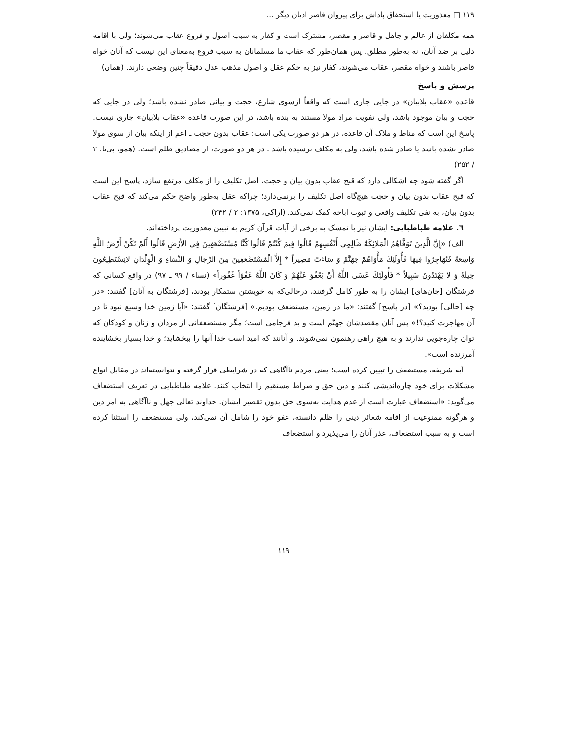۱۱۹ □ معذوریت یا استحقاق پاداش برای پیروان قاصر ادیان دیگر ...
همه مکلفان از عالم و جاهل و قاصر و مقصر، مشترک است و کفار به سبب اصول و فروع عقاب می‌شوند؛ ولی با اقامه دلیل بر ضد آنان، نه به‌طور مطلق. پس همان‌طور که عقاب ما مسلمانان به سبب فروع به‌معنای این نیست که آنان خواه قاصر باشند و خواه مقصر، عقاب می‌شوند، کفار نیز به حکم عقل و اصول مذهب عدل دقیقاً چنین وضعی دارند. (همان)
پرسش و پاسخ
قاعده «عقاب بلابیان» در جایی جاری است که واقعاً ازسوی شارع، حجت و بیانی صادر نشده باشد؛ ولی در جایی که حجت و بیان موجود باشد، ولی تفویت مراد مولا مستند به بنده باشد، در این صورت قاعده «عقاب بلابیان» جاری نیست. پاسخ این است که مناط و ملاک آن قاعده، در هر دو صورت یکی است: عقاب بدون حجت ـ اعم از اینکه بیان از سوی مولا صادر نشده باشد یا صادر شده باشد، ولی به مکلف نرسیده باشد ـ در هر دو صورت، از مصادیق ظلم است. (همو، بی‌تا: ۲ / ۲۵۲)
اگر گفته شود چه اشکالی دارد که قبح عقاب بدون بیان و حجت، اصل تکلیف را از مکلف مرتفع سازد، پاسخ این است که قبح عقاب بدون بیان و حجت هیچ‌گاه اصل تکلیف را برنمی‌دارد؛ چراکه عقل به‌طور واضح حکم می‌کند که قبح عقاب بدون بیان، به نفی تکلیف واقعی و ثبوت اباحه کمک نمی‌کند. (اراکی، ۱۳۷۵: ۲ / ۲۴۲)
٦. علامه طباطبایی: ایشان نیز با تمسک به برخی از آیات قرآن کریم به تبیین معذوریت پرداخته‌اند.
الف) «إِنَّ الَّذِينَ تَوَفَّاهُمُ الْمَلائِكَةُ ظَالِمِي أَنْفُسِهِمْ قَالُوا فِيمَ كُنْتُمْ قَالُوا كُنَّا مُسْتَضْعَفِينَ فِي الأَرْضِ قَالُوا أَلَمْ تَكُنْ أَرْضُ اللَّهِ وَاسِعَةً فَتُهَاجِرُوا فِيهَا فَأُولَئِكَ مَأْوَاهُمْ جَهَنَّمُ وَ سَاءَتْ مَصِيراً * إِلاَّ الْمُسْتَضْعَفِينَ مِنَ الرِّجَالِ وَ النِّسَاءِ وَ الْوِلْدَانِ لايَسْتَطِيعُونَ حِيلَةً وَ لا يَهْتَدُونَ سَبِيلاً * فَأُولَئِكَ عَسَى اللَّهُ أَنْ يَعْفُوَ عَنْهُمْ وَ كَانَ اللَّهُ عَفُوّاً غَفُوراً» (نساء / ۹۹ ـ ۹۷) در واقع کسانی که فرشتگان [جان‌های] ایشان را به طور کامل گرفتند، درحالی‌که به خویشتن ستمکار بودند، [فرشتگان به آنان] گفتند: «در چه [حالی] بودید؟» [در پاسخ] گفتند: «ما در زمین، مستضعف بودیم.» [فرشتگان] گفتند: «آیا زمین خدا وسیع نبود تا در آن مهاجرت کنید؟!» پس آنان مقصدشان جهنّم است و بد فرجامی است؛ مگر مستضعفانی از مردان و زنان و کودکان که توان چاره‌جویی ندارند و به هیچ راهی رهنمون نمی‌شوند. و آنانند که امید است خدا آنها را ببخشاید؛ و خدا بسیار بخشاینده آمرزنده است».
آیه شریفه، مستضعف را تبیین کرده است؛ یعنی مردم ناآگاهی که در شرایطی قرار گرفته و نتوانسته‌اند در مقابل انواع مشکلات برای خود چاره‌اندیشی کنند و دین حق و صراط مستقیم را انتخاب کنند. علامه طباطبایی در تعریف استضعاف می‌گوید: «استضعاف عبارت است از عدم هدایت به‌سوی حق بدون تقصیر ایشان. خداوند تعالی جهل و ناآگاهی به امر دین و هرگونه ممنوعیت از اقامه شعائر دینی را ظلم دانسته، عفو خود را شامل آن نمی‌کند، ولی مستضعف را استثنا کرده است و به سبب استضعاف، عذر آنان را می‌پذیرد و استضعاف
۱۱۹